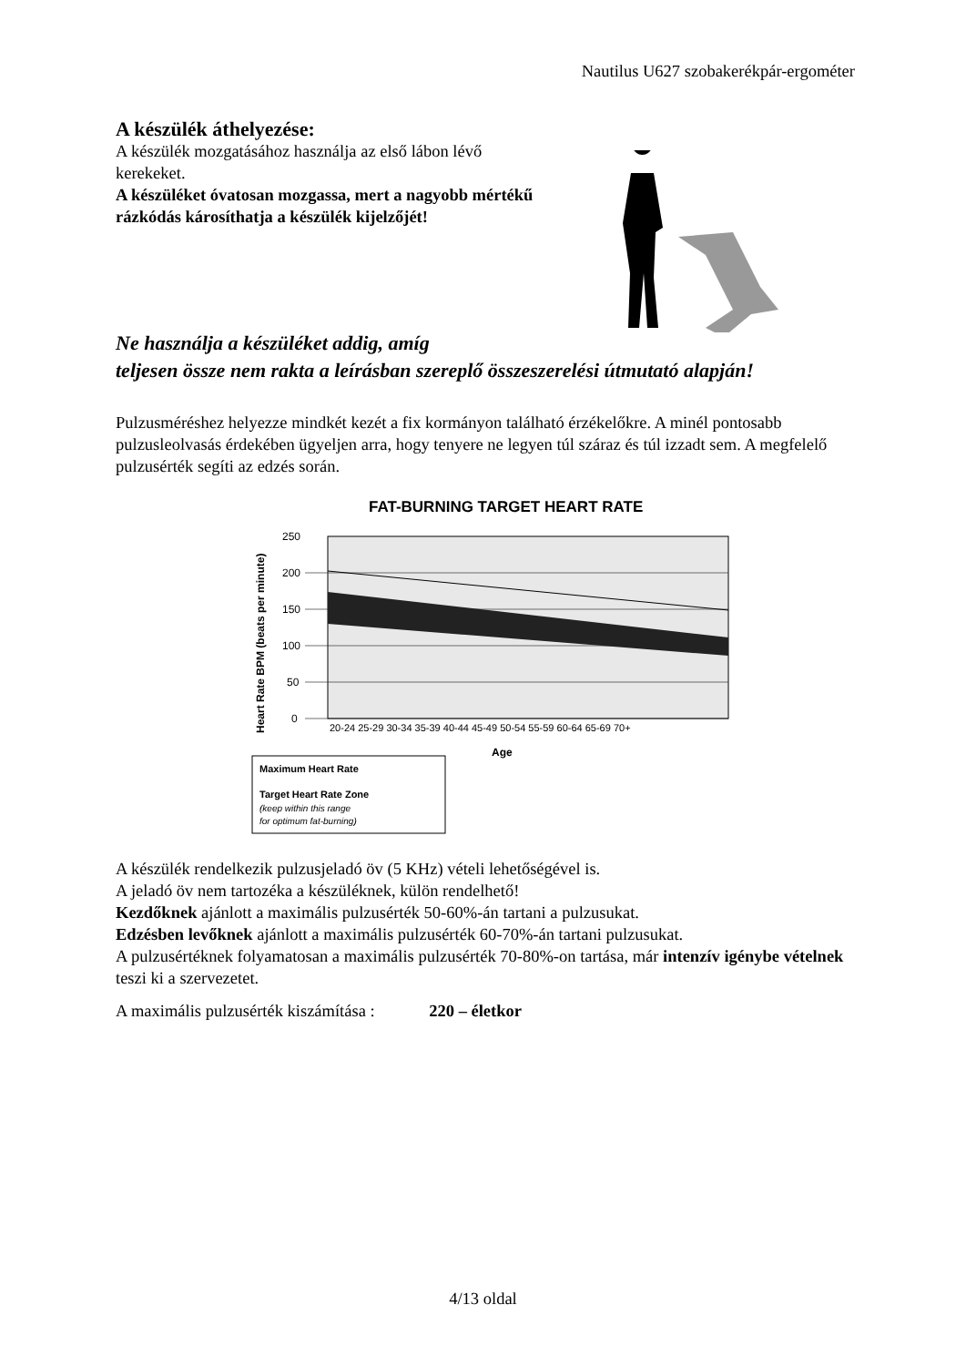Nautilus U627 szobakerékpár-ergométer
A készülék áthelyezése:
A készülék mozgatásához használja az első lábon lévő kerekeket.
A készüléket óvatosan mozgassa, mert a nagyobb mértékű rázkódás károsíthatja a készülék kijelzőjét!
Ne használja a készüléket addig, amíg
teljesen össze nem rakta a leírásban szereplő összeszerelési útmutató alapján!
Pulzusméréshez helyezze mindkét kezét a fix kormányon található érzékelőkre. A minél pontosabb pulzusleolvasás érdekében ügyeljen arra, hogy tenyere ne legyen túl száraz és túl izzadt sem. A megfelelő pulzusérték segíti az edzés során.
FAT-BURNING TARGET HEART RATE
250
200
150
100
50
0
20-24 25-29 30-34 35-39 40-44 45-49 50-54 55-59 60-64 65-69 70+
Age
Heart Rate BPM (beats per minute)
Maximum Heart Rate
Target Heart Rate Zone
(keep within this range
for optimum fat-burning)
A készülék rendelkezik pulzusjeladó öv (5 KHz) vételi lehetőségével is.
A jeladó öv nem tartozéka a készüléknek, külön rendelhető!
Kezdőknek ajánlott a maximális pulzusérték 50-60%-án tartani a pulzusukat.
Edzésben levőknek ajánlott a maximális pulzusérték 60-70%-án tartani pulzusukat.
A pulzusértéknek folyamatosan a maximális pulzusérték 70-80%-on tartása, már intenzív igénybe vételnek teszi ki a szervezetet.
A maximális pulzusérték kiszámítása : 220 – életkor
4/13 oldal